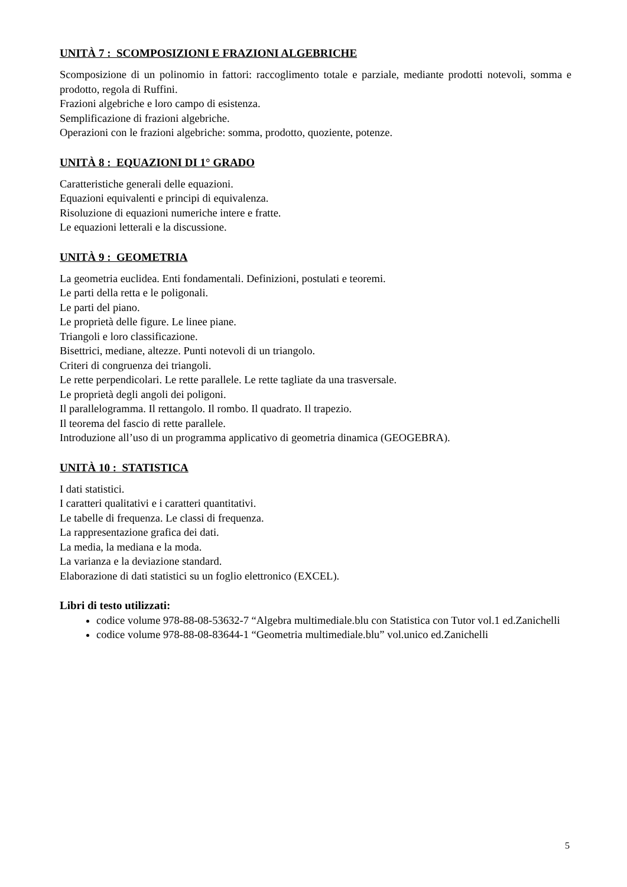UNITÀ 7 : SCOMPOSIZIONI E FRAZIONI ALGEBRICHE
Scomposizione di un polinomio in fattori: raccoglimento totale e parziale, mediante prodotti notevoli, somma e prodotto, regola di Ruffini.
Frazioni algebriche e loro campo di esistenza.
Semplificazione di frazioni algebriche.
Operazioni con le frazioni algebriche: somma, prodotto, quoziente, potenze.
UNITÀ 8 : EQUAZIONI DI 1° GRADO
Caratteristiche generali delle equazioni.
Equazioni equivalenti e principi di equivalenza.
Risoluzione di equazioni numeriche intere e fratte.
Le equazioni letterali e la discussione.
UNITÀ 9 : GEOMETRIA
La geometria euclidea. Enti fondamentali. Definizioni, postulati e teoremi.
Le parti della retta e le poligonali.
Le parti del piano.
Le proprietà delle figure. Le linee piane.
Triangoli e loro classificazione.
Bisettrici, mediane, altezze. Punti notevoli di un triangolo.
Criteri di congruenza dei triangoli.
Le rette perpendicolari. Le rette parallele. Le rette tagliate da una trasversale.
Le proprietà degli angoli dei poligoni.
Il parallelogramma. Il rettangolo. Il rombo. Il quadrato. Il trapezio.
Il teorema del fascio di rette parallele.
Introduzione all’uso di un programma applicativo di geometria dinamica (GEOGEBRA).
UNITÀ 10 : STATISTICA
I dati statistici.
I caratteri qualitativi e i caratteri quantitativi.
Le tabelle di frequenza. Le classi di frequenza.
La rappresentazione grafica dei dati.
La media, la mediana e la moda.
La varianza e la deviazione standard.
Elaborazione di dati statistici su un foglio elettronico (EXCEL).
Libri di testo utilizzati:
codice volume 978-88-08-53632-7 “Algebra multimediale.blu con Statistica con Tutor vol.1 ed.Zanichelli
codice volume 978-88-08-83644-1 “Geometria multimediale.blu” vol.unico ed.Zanichelli
5